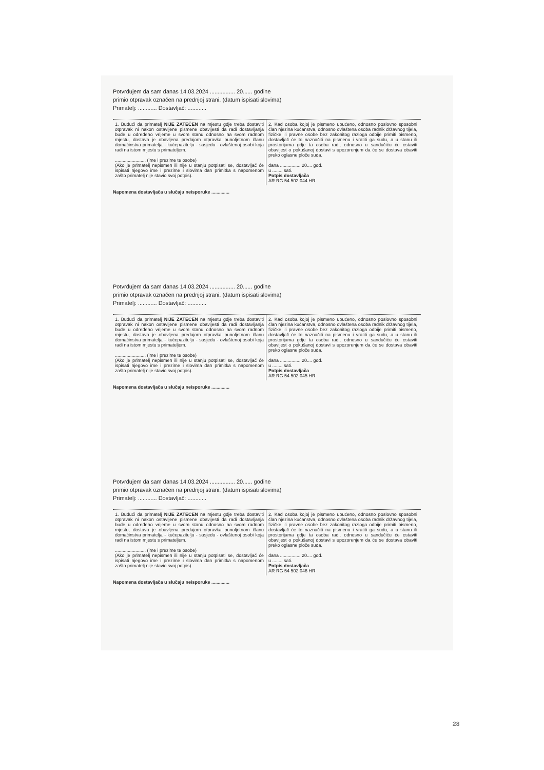Potvrđujem da sam danas 14.03.2024 ................ 20...... godine
primio otpravak označen na prednjoj strani. (datum ispisati slovima)
Primatelj: ............ Dostavljač: ............
1. Budući da primatelj NIJE ZATEČEN na mjestu gdje treba dostaviti otpravak ni nakon ostavljene pismene obavijesti da radi dostavljanja bude u određeno vrijeme u svom stanu odnosno na svom radnom mjestu, dostava je obavljena predajom otpravka punoljetnom članu domaćinstva primatelja - kućepazitelju - susjedu - ovlaštenoj osobi koja radi na istom mjestu s primateljem.
........................ (ime i prezime te osobe)
(Ako je primatelj nepismen ili nije u stanju potpisati se, dostavljač će ispisati njegovo ime i prezime i slovima dan primitka s napomenom zašto primatelj nije stavio svoj potpis).
2. Kad osoba kojoj je pismeno upućeno, odnosno poslovno sposobni član njezina kućanstva, odnosno ovlaštena osoba radnik državnog tijela, fizičke ili pravne osobe bez zakonitog razloga odbije primiti pismeno, dostavljač će to naznačiti na pismenu i vratiti ga sudu, a u stanu ili prostorijama gdje ta osoba radi, odnosno u sandučiću će ostaviti obavijest o pokušanoj dostavi s upozorenjem da će se dostava obaviti preko oglasne ploče suda.
dana ................ 20.... god.
u ........ sati.
Potpis dostavljača
AR RG 54 502 044 HR
Napomena dostavljača u slučaju neisporuke ..............
Potvrđujem da sam danas 14.03.2024 ................ 20...... godine
primio otpravak označen na prednjoj strani. (datum ispisati slovima)
Primatelj: ............ Dostavljač: ............
1. Budući da primatelj NIJE ZATEČEN na mjestu gdje treba dostaviti otpravak ni nakon ostavljene pismene obavijesti da radi dostavljanja bude u određeno vrijeme u svom stanu odnosno na svom radnom mjestu, dostava je obavljena predajom otpravka punoljetnom članu domaćinstva primatelja - kućepazitelju - susjedu - ovlaštenoj osobi koja radi na istom mjestu s primateljem.
........................ (ime i prezime te osobe)
(Ako je primatelj nepismen ili nije u stanju potpisati se, dostavljač će ispisati njegovo ime i prezime i slovima dan primitka s napomenom zašto primatelj nije stavio svoj potpis).
2. Kad osoba kojoj je pismeno upućeno, odnosno poslovno sposobni član njezina kućanstva, odnosno ovlaštena osoba radnik državnog tijela, fizičke ili pravne osobe bez zakonitog razloga odbije primiti pismeno, dostavljač će to naznačiti na pismenu i vratiti ga sudu, a u stanu ili prostorijama gdje ta osoba radi, odnosno u sandučiću će ostaviti obavijest o pokušanoj dostavi s upozorenjem da će se dostava obaviti preko oglasne ploče suda.
dana ................ 20.... god.
u ........ sati.
Potpis dostavljača
AR RG 54 502 045 HR
Napomena dostavljača u slučaju neisporuke ..............
Potvrđujem da sam danas 14.03.2024 ................ 20...... godine
primio otpravak označen na prednjoj strani. (datum ispisati slovima)
Primatelj: ............ Dostavljač: ............
1. Budući da primatelj NIJE ZATEČEN na mjestu gdje treba dostaviti otpravak ni nakon ostavljene pismene obavijesti da radi dostavljanja bude u određeno vrijeme u svom stanu odnosno na svom radnom mjestu, dostava je obavljena predajom otpravka punoljetnom članu domaćinstva primatelja - kućepazitelju - susjedu - ovlaštenoj osobi koja radi na istom mjestu s primateljem.
........................ (ime i prezime te osobe)
(Ako je primatelj nepismen ili nije u stanju potpisati se, dostavljač će ispisati njegovo ime i prezime i slovima dan primitka s napomenom zašto primatelj nije stavio svoj potpis).
2. Kad osoba kojoj je pismeno upućeno, odnosno poslovno sposobni član njezina kućanstva, odnosno ovlaštena osoba radnik državnog tijela, fizičke ili pravne osobe bez zakonitog razloga odbije primiti pismeno, dostavljač će to naznačiti na pismenu i vratiti ga sudu, a u stanu ili prostorijama gdje ta osoba radi, odnosno u sandučiću će ostaviti obavijest o pokušanoj dostavi s upozorenjem da će se dostava obaviti preko oglasne ploče suda.
dana ................ 20.... god.
u ........ sati.
Potpis dostavljača
AR RG 54 502 046 HR
Napomena dostavljača u slučaju neisporuke ..............
28